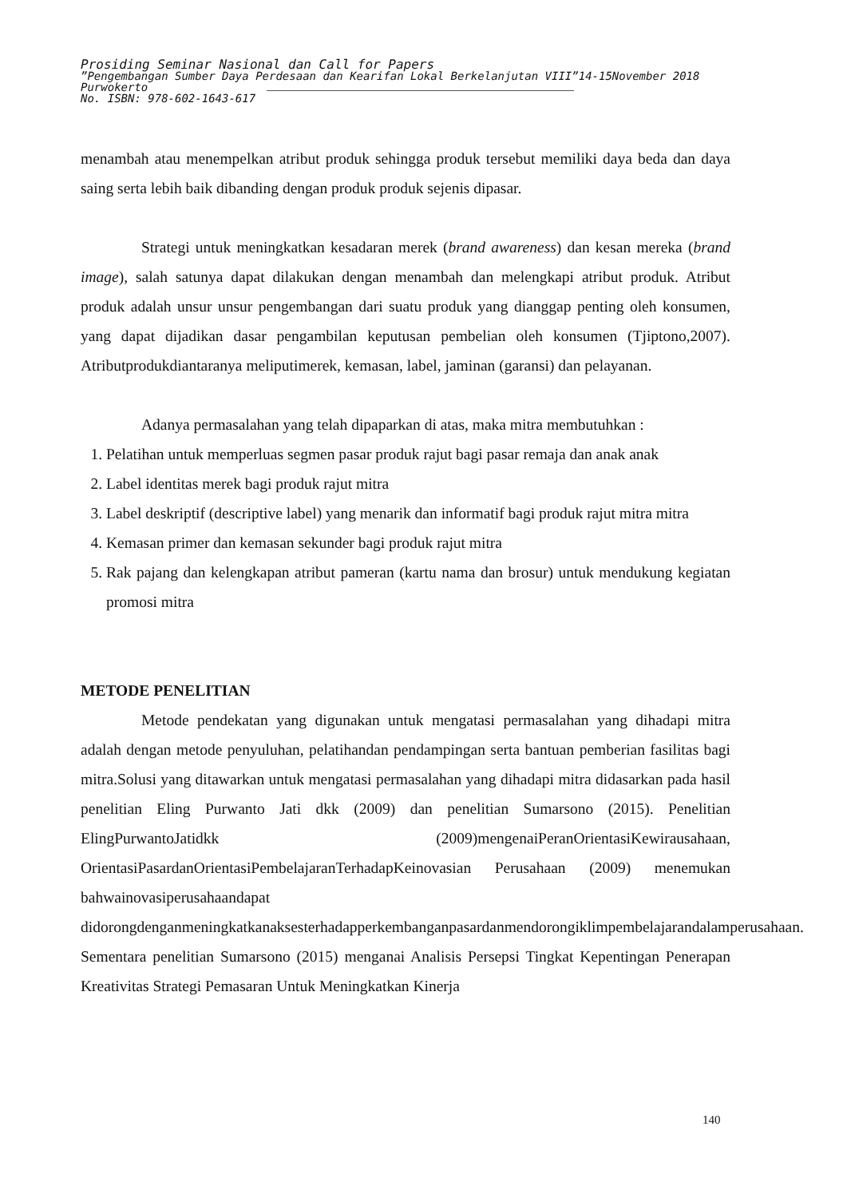Prosiding Seminar Nasional dan Call for Papers
”Pengembangan Sumber Daya Perdesaan dan Kearifan Lokal Berkelanjutan VIII”14-15November 2018
Purwokerto
No. ISBN: 978-602-1643-617
menambah atau menempelkan atribut produk sehingga produk tersebut memiliki daya beda dan daya saing serta lebih baik dibanding dengan produk produk sejenis dipasar.
Strategi untuk meningkatkan kesadaran merek (brand awareness) dan kesan mereka (brand image), salah satunya dapat dilakukan dengan menambah dan melengkapi atribut produk. Atribut produk adalah unsur unsur pengembangan dari suatu produk yang dianggap penting oleh konsumen, yang dapat dijadikan dasar pengambilan keputusan pembelian oleh konsumen (Tjiptono,2007). Atributprodukdiantaranya meliputimerek, kemasan, label, jaminan (garansi) dan pelayanan.
Adanya permasalahan yang telah dipaparkan di atas, maka mitra membutuhkan :
1. Pelatihan untuk memperluas segmen pasar produk rajut bagi pasar remaja dan anak anak
2. Label identitas merek bagi produk rajut mitra
3. Label deskriptif (descriptive label) yang menarik dan informatif bagi produk rajut mitra mitra
4. Kemasan primer dan kemasan sekunder bagi produk rajut mitra
5. Rak pajang dan kelengkapan atribut pameran (kartu nama dan brosur) untuk mendukung kegiatan promosi mitra
METODE PENELITIAN
Metode pendekatan yang digunakan untuk mengatasi permasalahan yang dihadapi mitra adalah dengan metode penyuluhan, pelatihandan pendampingan serta bantuan pemberian fasilitas bagi mitra.Solusi yang ditawarkan untuk mengatasi permasalahan yang dihadapi mitra didasarkan pada hasil penelitian Eling Purwanto Jati dkk (2009) dan penelitian Sumarsono (2015). Penelitian ElingPurwantoJatidkk (2009)mengenaiPeranOrientasiKewirausahaan, OrientasiPasardanOrientasiPembelajaranTerhadapKeinovasian Perusahaan (2009) menemukan bahwainovasiperusahaandapat didorongdenganmeningkatkanaksesterhadapperkembanganpasardanmendorongiklimpembelajarandalamperusahaan. Sementara penelitian Sumarsono (2015) menganai Analisis Persepsi Tingkat Kepentingan Penerapan Kreativitas Strategi Pemasaran Untuk Meningkatkan Kinerja
140